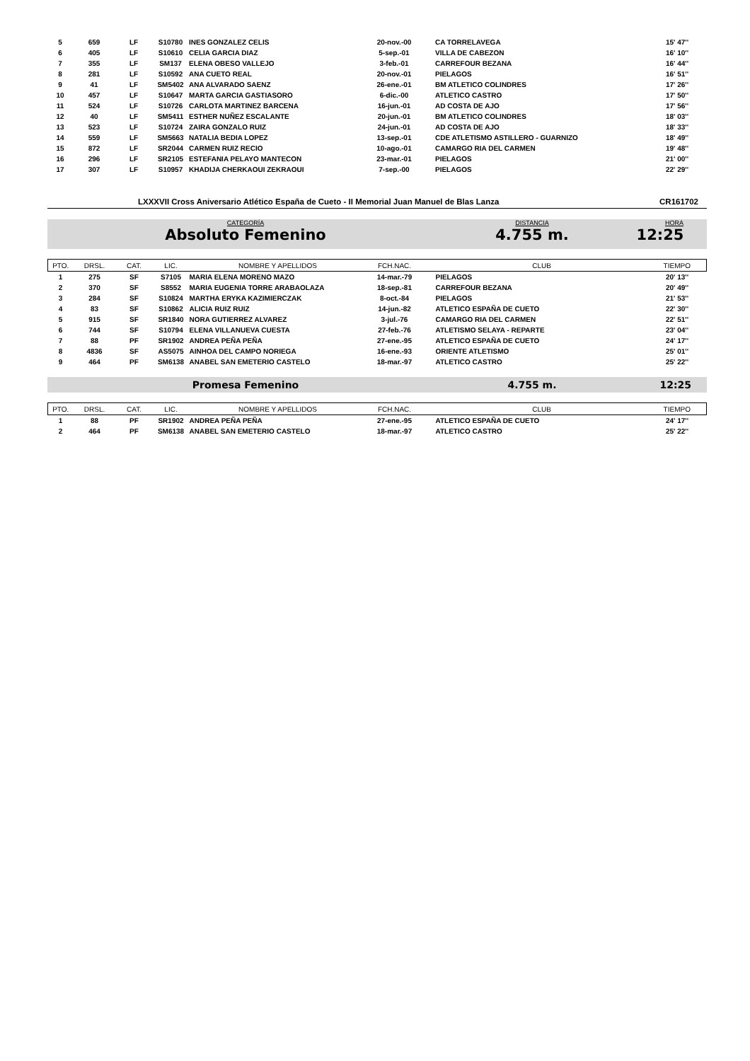| 5 | 659 | LF | S10780 | INES GONZALEZ CELIS | 20-nov.-00 | | CA TORRELAVEGA | 15' 47'' |
| 6 | 405 | LF | S10610 | CELIA GARCIA DIAZ | 5-sep.-01 | | VILLA DE CABEZON | 16' 10'' |
| 7 | 355 | LF | SM137 | ELENA OBESO VALLEJO | 3-feb.-01 | | CARREFOUR BEZANA | 16' 44'' |
| 8 | 281 | LF | S10592 | ANA CUETO REAL | 20-nov.-01 | | PIELAGOS | 16' 51'' |
| 9 | 41 | LF | SM5402 | ANA ALVARADO SAENZ | 26-ene.-01 | | BM ATLETICO COLINDRES | 17' 26'' |
| 10 | 457 | LF | S10647 | MARTA GARCIA GASTIASORO | 6-dic.-00 | | ATLETICO CASTRO | 17' 50'' |
| 11 | 524 | LF | S10726 | CARLOTA MARTINEZ BARCENA | 16-jun.-01 | | AD COSTA DE AJO | 17' 56'' |
| 12 | 40 | LF | SM5411 | ESTHER NUÑEZ ESCALANTE | 20-jun.-01 | | BM ATLETICO COLINDRES | 18' 03'' |
| 13 | 523 | LF | S10724 | ZAIRA GONZALO RUIZ | 24-jun.-01 | | AD COSTA DE AJO | 18' 33'' |
| 14 | 559 | LF | SM5663 | NATALIA BEDIA LOPEZ | 13-sep.-01 | | CDE ATLETISMO ASTILLERO - GUARNIZO | 18' 49'' |
| 15 | 872 | LF | SR2044 | CARMEN RUIZ RECIO | 10-ago.-01 | | CAMARGO RIA DEL CARMEN | 19' 48'' |
| 16 | 296 | LF | SR2105 | ESTEFANIA PELAYO MANTECON | 23-mar.-01 | | PIELAGOS | 21' 00'' |
| 17 | 307 | LF | S10957 | KHADIJA CHERKAOUI ZEKRAOUI | 7-sep.-00 | | PIELAGOS | 22' 29'' |
LXXXVII Cross Aniversario Atlético España de Cueto - II Memorial Juan Manuel de Blas Lanza CR161702
CATEGORÍA
Absoluto Femenino
DISTANCIA
4.755 m.
HORA
12:25
| PTO. | DRSL. | CAT. | LIC. | NOMBRE Y APELLIDOS | FCH.NAC. | | CLUB | TIEMPO |
| --- | --- | --- | --- | --- | --- | --- | --- | --- |
| 1 | 275 | SF | S7105 | MARIA ELENA MORENO MAZO | 14-mar.-79 | | PIELAGOS | 20' 13'' |
| 2 | 370 | SF | S8552 | MARIA EUGENIA TORRE ARABAOLAZA | 18-sep.-81 | | CARREFOUR BEZANA | 20' 49'' |
| 3 | 284 | SF | S10824 | MARTHA ERYKA KAZIMIERCZAK | 8-oct.-84 | | PIELAGOS | 21' 53'' |
| 4 | 83 | SF | S10862 | ALICIA RUIZ RUIZ | 14-jun.-82 | | ATLETICO ESPAÑA DE CUETO | 22' 30'' |
| 5 | 915 | SF | SR1840 | NORA GUTIERREZ ALVAREZ | 3-jul.-76 | | CAMARGO RIA DEL CARMEN | 22' 51'' |
| 6 | 744 | SF | S10794 | ELENA VILLANUEVA CUESTA | 27-feb.-76 | | ATLETISMO SELAYA - REPARTE | 23' 04'' |
| 7 | 88 | PF | SR1902 | ANDREA PEÑA PEÑA | 27-ene.-95 | | ATLETICO ESPAÑA DE CUETO | 24' 17'' |
| 8 | 4836 | SF | AS5075 | AINHOA DEL CAMPO NORIEGA | 16-ene.-93 | | ORIENTE ATLETISMO | 25' 01'' |
| 9 | 464 | PF | SM6138 | ANABEL SAN EMETERIO CASTELO | 18-mar.-97 | | ATLETICO CASTRO | 25' 22'' |
Promesa Femenino 4.755 m. 12:25
| PTO. | DRSL. | CAT. | LIC. | NOMBRE Y APELLIDOS | FCH.NAC. | | CLUB | TIEMPO |
| --- | --- | --- | --- | --- | --- | --- | --- | --- |
| 1 | 88 | PF | SR1902 | ANDREA PEÑA PEÑA | 27-ene.-95 | | ATLETICO ESPAÑA DE CUETO | 24' 17'' |
| 2 | 464 | PF | SM6138 | ANABEL SAN EMETERIO CASTELO | 18-mar.-97 | | ATLETICO CASTRO | 25' 22'' |